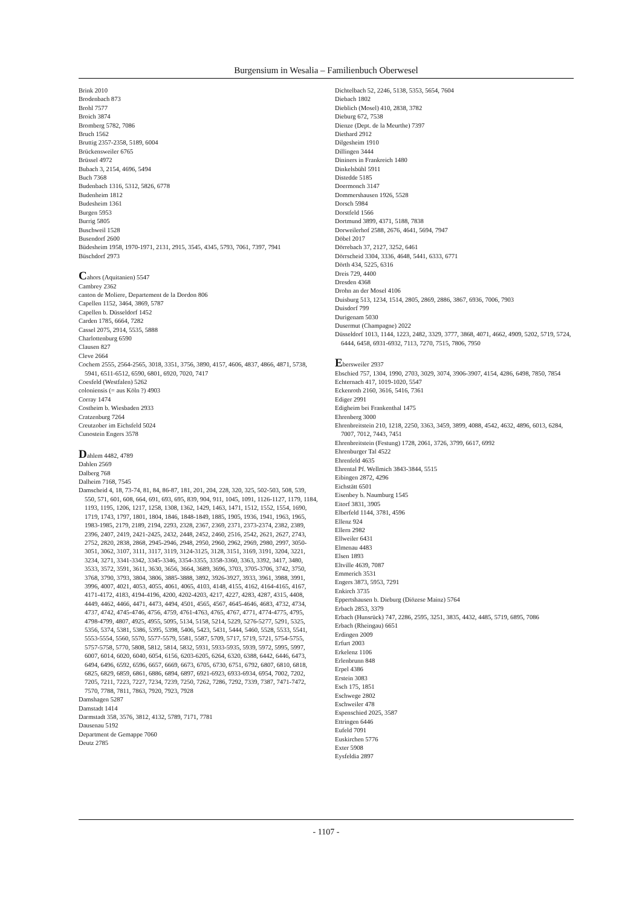Burgensium in Wesalia – Familienbuch Oberwesel
Brink 2010
Brodenbach 873
Brohl 7577
Broich 3874
Bromberg 5782, 7086
Bruch 1562
Bruttig 2357-2358, 5189, 6004
Brückensweiler 6765
Brüssel 4972
Bubach 3, 2154, 4696, 5494
Buch 7368
Budenbach 1316, 5312, 5826, 6778
Budenheim 1812
Budesheim 1361
Burgen 5953
Burrig 5805
Buschweil 1528
Busendorf 2600
Büdesheim 1958, 1970-1971, 2131, 2915, 3545, 4345, 5793, 7061, 7397, 7941
Büschdorf 2973
Cahors (Aquitanien) 5547
Cambrey 2362
canton de Moliere, Departement de la Dordon 806
Capellen 1152, 3464, 3869, 5787
Capellen b. Düsseldorf 1452
Carden 1785, 6664, 7282
Cassel 2075, 2914, 5535, 5888
Charlottenburg 6590
Clausen 827
Cleve 2664
Cochem 2555, 2564-2565, 3018, 3351, 3756, 3890, 4157, 4606, 4837, 4866, 4871, 5738, 5941, 6511-6512, 6590, 6801, 6920, 7020, 7417
Coesfeld (Westfalen) 5262
coloniensis (= aus Köln ?) 4903
Corray 1474
Costheim b. Wiesbaden 2933
Cratzenburg 7264
Creutzober im Eichsfeld 5024
Cunostein Engers 3578
Dahlem 4482, 4789
Dahlen 2569
Dalberg 768
Dalheim 7168, 7545
Damscheid 4, 18, 73-74, 81, 84, 86-87, 181, 201, 204, 228, 320, 325, 502-503, 508, 539, 550, 571, 601, 608, 664, 691, 693, 695, 839, 904, 911, 1045, 1091, 1126-1127, 1179, 1184, 1193, 1195, 1206, 1217, 1258, 1308, 1362, 1429, 1463, 1471, 1512, 1552, 1554, 1690, 1719, 1743, 1797, 1801, 1804, 1846, 1848-1849, 1885, 1905, 1936, 1941, 1963, 1965, 1983-1985, 2179, 2189, 2194, 2293, 2328, 2367, 2369, 2371, 2373-2374, 2382, 2389, 2396, 2407, 2419, 2421-2425, 2432, 2448, 2452, 2460, 2516, 2542, 2621, 2627, 2743, 2752, 2820, 2838, 2868, 2945-2946, 2948, 2950, 2960, 2962, 2969, 2980, 2997, 3050-3051, 3062, 3107, 3111, 3117, 3119, 3124-3125, 3128, 3151, 3169, 3191, 3204, 3221, 3234, 3271, 3341-3342, 3345-3346, 3354-3355, 3358-3360, 3363, 3392, 3417, 3480, 3533, 3572, 3591, 3611, 3630, 3656, 3664, 3689, 3696, 3703, 3705-3706, 3742, 3750, 3768, 3790, 3793, 3804, 3806, 3885-3888, 3892, 3926-3927, 3933, 3961, 3988, 3991, 3996, 4007, 4021, 4053, 4055, 4061, 4065, 4103, 4148, 4155, 4162, 4164-4165, 4167, 4171-4172, 4183, 4194-4196, 4200, 4202-4203, 4217, 4227, 4283, 4287, 4315, 4408, 4449, 4462, 4466, 4471, 4473, 4494, 4501, 4565, 4567, 4645-4646, 4683, 4732, 4734, 4737, 4742, 4745-4746, 4756, 4759, 4761-4763, 4765, 4767, 4771, 4774-4775, 4795, 4798-4799, 4807, 4925, 4955, 5095, 5134, 5158, 5214, 5229, 5276-5277, 5291, 5325, 5356, 5374, 5381, 5386, 5395, 5398, 5406, 5423, 5431, 5444, 5460, 5528, 5533, 5541, 5553-5554, 5560, 5570, 5577-5579, 5581, 5587, 5709, 5717, 5719, 5721, 5754-5755, 5757-5758, 5770, 5808, 5812, 5814, 5832, 5931, 5933-5935, 5939, 5972, 5995, 5997, 6007, 6014, 6020, 6040, 6054, 6156, 6203-6205, 6264, 6320, 6388, 6442, 6446, 6473, 6494, 6496, 6592, 6596, 6657, 6669, 6673, 6705, 6730, 6751, 6792, 6807, 6810, 6818, 6825, 6829, 6859, 6861, 6886, 6894, 6897, 6921-6923, 6933-6934, 6954, 7002, 7202, 7205, 7211, 7223, 7227, 7234, 7239, 7250, 7262, 7286, 7292, 7339, 7387, 7471-7472, 7570, 7788, 7811, 7863, 7920, 7923, 7928
Damshagen 5287
Damstadt 1414
Darmstadt 358, 3576, 3812, 4132, 5789, 7171, 7781
Dausenau 5192
Department de Gemappe 7060
Deutz 2785
Dichtelbach 52, 2246, 5138, 5353, 5654, 7604
Diebach 1802
Dieblich (Mosel) 410, 2838, 3782
Dieburg 672, 7538
Dienze (Dept. de la Meurthe) 7397
Diethard 2912
Dilgesheim 1910
Dillingen 3444
Dininers in Frankreich 1480
Dinkelsbühl 5911
Distedde 5185
Doermonch 3147
Dommershausen 1926, 5528
Dorsch 5984
Dorstfeld 1566
Dortmund 3899, 4371, 5188, 7838
Dorweilerhof 2588, 2676, 4641, 5694, 7947
Döbel 2017
Dörrebach 37, 2127, 3252, 6461
Dörrscheid 3304, 3336, 4648, 5441, 6333, 6771
Dörth 434, 5225, 6316
Dreis 729, 4400
Dresden 4368
Drohn an der Mosel 4106
Duisburg 513, 1234, 1514, 2805, 2869, 2886, 3867, 6936, 7006, 7903
Duisdorf 799
Durigenam 5030
Dusermut (Champagne) 2022
Düsseldorf 1013, 1144, 1223, 2482, 3329, 3777, 3868, 4071, 4662, 4909, 5202, 5719, 5724, 6444, 6458, 6931-6932, 7113, 7270, 7515, 7806, 7950
Ebersweiler 2937
Ebschied 757, 1304, 1990, 2703, 3029, 3074, 3906-3907, 4154, 4286, 6498, 7850, 7854
Echternach 417, 1019-1020, 5547
Eckenroth 2160, 3616, 5416, 7361
Ediger 2991
Edigheim bei Frankenthal 1475
Ehrenberg 3000
Ehrenbreitstein 210, 1218, 2250, 3363, 3459, 3899, 4088, 4542, 4632, 4896, 6013, 6284, 7007, 7012, 7443, 7451
Ehrenbreitstein (Festung) 1728, 2061, 3726, 3799, 6617, 6992
Ehrenburger Tal 4522
Ehrenfeld 4635
Ehrental Pf. Wellmich 3843-3844, 5515
Eibingen 2872, 4296
Eichstätt 6501
Eisenbey b. Naumburg 1545
Eitorf 3831, 3905
Elberfeld 1144, 3781, 4596
Ellenz 924
Ellern 2982
Ellweiler 6431
Elmenau 4483
Elsen 1893
Eltville 4639, 7087
Emmerich 3531
Engers 3873, 5953, 7291
Enkirch 3735
Eppertshausen b. Dieburg (Diözese Mainz) 5764
Erbach 2853, 3379
Erbach (Hunsrück) 747, 2286, 2595, 3251, 3835, 4432, 4485, 5719, 6895, 7086
Erbach (Rheingau) 6651
Erdingen 2009
Erfurt 2003
Erkelenz 1106
Erlenbrunn 848
Erpel 4386
Erstein 3083
Esch 175, 1851
Eschwege 2802
Eschweiler 478
Espenschied 2025, 3587
Ettringen 6446
Eufeld 7091
Euskirchen 5776
Exter 5908
Eysfeldia 2897
- 1107 -